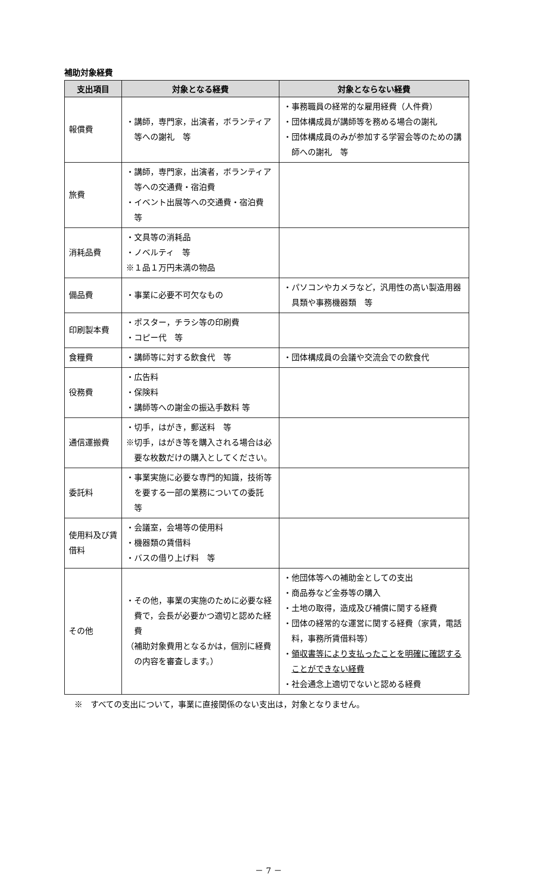補助対象経費
| 支出項目 | 対象となる経費 | 対象とならない経費 |
| --- | --- | --- |
| 報償費 | ・講師，専門家，出演者，ボランティア等への謝礼 等 | ・事務職員の経常的な雇用経費（人件費） ・団体構成員が講師等を務める場合の謝礼 ・団体構成員のみが参加する学習会等のための講師への謝礼 等 |
| 旅費 | ・講師，専門家，出演者，ボランティア等への交通費・宿泊費 ・イベント出展等への交通費・宿泊費 等 | |
| 消耗品費 | ・文具等の消耗品 ・ノベルティ 等 ※１品１万円未満の物品 | |
| 備品費 | ・事業に必要不可欠なもの | ・パソコンやカメラなど，汎用性の高い製造用器具類や事務機器類 等 |
| 印刷製本費 | ・ポスター，チラシ等の印刷費 ・コピー代 等 | |
| 食糧費 | ・講師等に対する飲食代 等 | ・団体構成員の会議や交流会での飲食代 |
| 役務費 | ・広告料 ・保険料 ・講師等への謝金の振込手数料 等 | |
| 通信運搬費 | ・切手，はがき，郵送料 等 ※切手，はがき等を購入される場合は必要な枚数だけの購入としてください。 | |
| 委託料 | ・事業実施に必要な専門的知識，技術等を要する一部の業務についての委託 等 | |
| 使用料及び賃借料 | ・会議室，会場等の使用料 ・機器類の賃借料 ・バスの借り上げ料 等 | |
| その他 | ・その他，事業の実施のために必要な経費で，会長が必要かつ適切と認めた経費 （補助対象費用となるかは，個別に経費の内容を審査します。） | ・他団体等への補助金としての支出 ・商品券など金券等の購入 ・土地の取得，造成及び補償に関する経費 ・団体の経常的な運営に関する経費（家賃，電話料，事務所賃借料等） ・ 領収書等により支払ったことを明確に確認することができない経費 ・社会通念上適切でないと認める経費 |
※　すべての支出について，事業に直接関係のない支出は，対象となりません。
－ 7 －